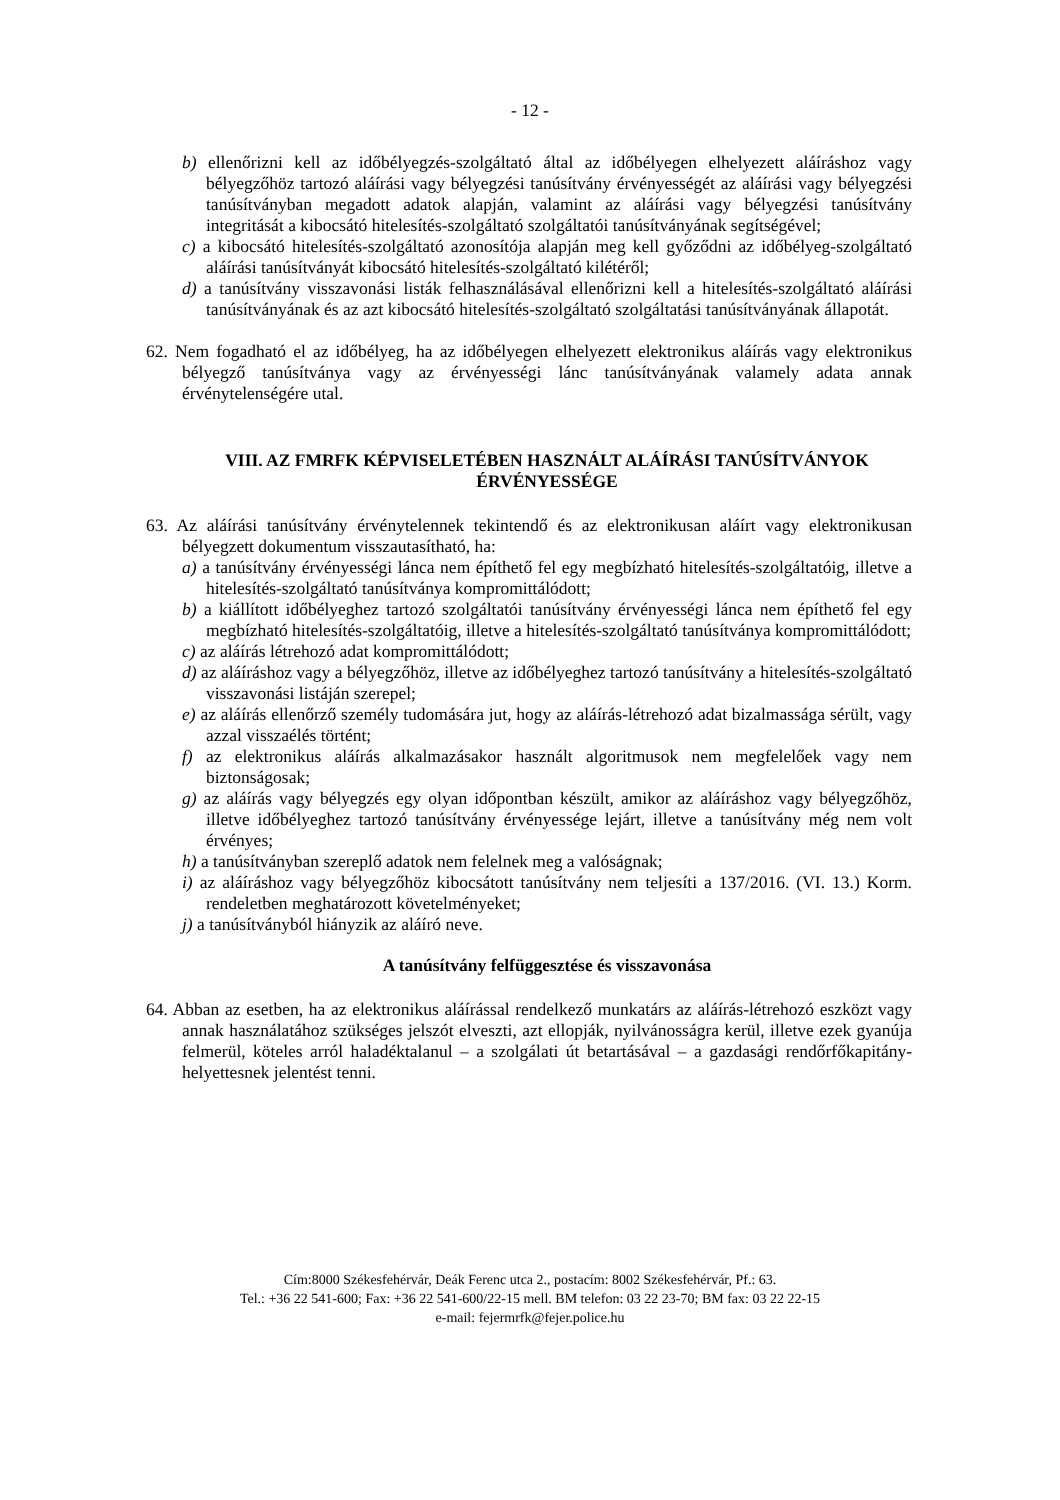- 12 -
b) ellenőrizni kell az időbélyegzés-szolgáltató által az időbélyegen elhelyezett aláíráshoz vagy bélyegzőhöz tartozó aláírási vagy bélyegzési tanúsítvány érvényességét az aláírási vagy bélyegzési tanúsítványban megadott adatok alapján, valamint az aláírási vagy bélyegzési tanúsítvány integritását a kibocsátó hitelesítés-szolgáltató szolgáltatói tanúsítványának segítségével;
c) a kibocsátó hitelesítés-szolgáltató azonosítója alapján meg kell győződni az időbélyeg-szolgáltató aláírási tanúsítványát kibocsátó hitelesítés-szolgáltató kilétéről;
d) a tanúsítvány visszavonási listák felhasználásával ellenőrizni kell a hitelesítés-szolgáltató aláírási tanúsítványának és az azt kibocsátó hitelesítés-szolgáltató szolgáltatási tanúsítványának állapotát.
62. Nem fogadható el az időbélyeg, ha az időbélyegen elhelyezett elektronikus aláírás vagy elektronikus bélyegző tanúsítványa vagy az érvényességi lánc tanúsítványának valamely adata annak érvénytelenségére utal.
VIII. AZ FMRFK KÉPVISELETÉBEN HASZNÁLT ALÁÍRÁSI TANÚSÍTVÁNYOK ÉRVÉNYESSÉGE
63. Az aláírási tanúsítvány érvénytelennek tekintendő és az elektronikusan aláírt vagy elektronikusan bélyegzett dokumentum visszautasítható, ha:
a) a tanúsítvány érvényességi lánca nem építhető fel egy megbízható hitelesítés-szolgáltatóig, illetve a hitelesítés-szolgáltató tanúsítványa kompromittálódott;
b) a kiállított időbélyeghez tartozó szolgáltatói tanúsítvány érvényességi lánca nem építhető fel egy megbízható hitelesítés-szolgáltatóig, illetve a hitelesítés-szolgáltató tanúsítványa kompromittálódott;
c) az aláírás létrehozó adat kompromittálódott;
d) az aláíráshoz vagy a bélyegzőhöz, illetve az időbélyeghez tartozó tanúsítvány a hitelesítés-szolgáltató visszavonási listáján szerepel;
e) az aláírás ellenőrző személy tudomására jut, hogy az aláírás-létrehozó adat bizalmassága sérült, vagy azzal visszaélés történt;
f) az elektronikus aláírás alkalmazásakor használt algoritmusok nem megfelelőek vagy nem biztonságosak;
g) az aláírás vagy bélyegzés egy olyan időpontban készült, amikor az aláíráshoz vagy bélyegzőhöz, illetve időbélyeghez tartozó tanúsítvány érvényessége lejárt, illetve a tanúsítvány még nem volt érvényes;
h) a tanúsítványban szereplő adatok nem felelnek meg a valóságnak;
i) az aláíráshoz vagy bélyegzőhöz kibocsátott tanúsítvány nem teljesíti a 137/2016. (VI. 13.) Korm. rendeletben meghatározott követelményeket;
j) a tanúsítványból hiányzik az aláíró neve.
A tanúsítvány felfüggesztése és visszavonása
64. Abban az esetben, ha az elektronikus aláírással rendelkező munkatárs az aláírás-létrehozó eszközt vagy annak használatához szükséges jelszót elveszti, azt ellopják, nyilvánosságra kerül, illetve ezek gyanúja felmerül, köteles arról haladéktalanul – a szolgálati út betartásával – a gazdasági rendőrfőkapitány-helyettesnek jelentést tenni.
Cím:8000 Székesfehérvár, Deák Ferenc utca 2., postacím: 8002 Székesfehérvár, Pf.: 63.
Tel.: +36 22 541-600; Fax: +36 22 541-600/22-15 mell. BM telefon: 03 22 23-70; BM fax: 03 22 22-15
e-mail: fejermrfk@fejer.police.hu